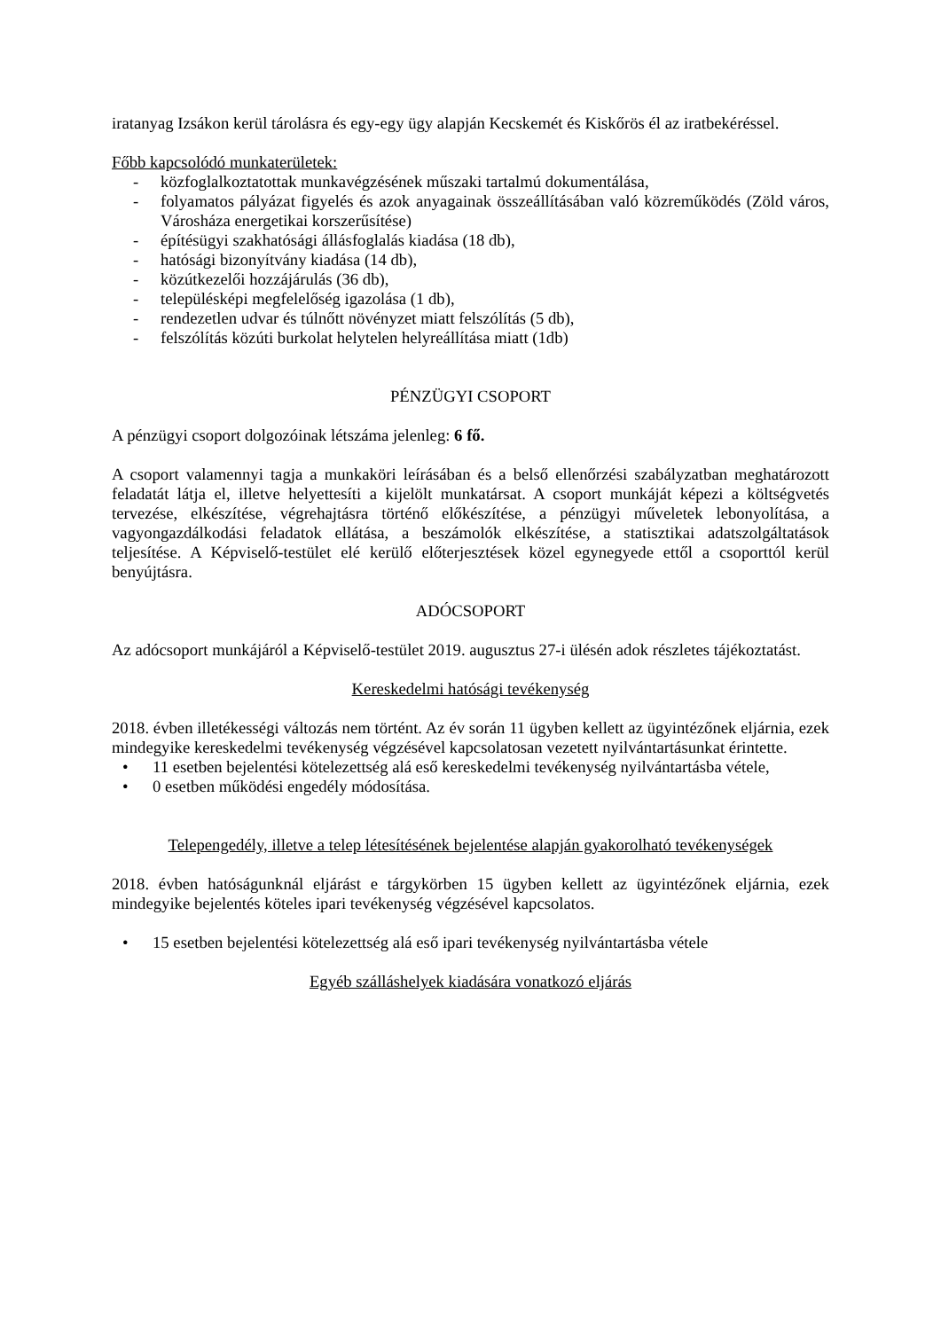iratanyag Izsákon kerül tárolásra és egy-egy ügy alapján Kecskemét és Kiskőrös él az iratbekéréssel.
Főbb kapcsolódó munkaterületek:
- közfoglalkoztatottak munkavégzésének műszaki tartalmú dokumentálása,
- folyamatos pályázat figyelés és azok anyagainak összeállításában való közreműködés (Zöld város, Városháza energetikai korszerűsítése)
- építésügyi szakhatósági állásfoglalás kiadása (18 db),
- hatósági bizonyítvány kiadása (14 db),
- közútkezelői hozzájárulás (36 db),
- településképi megfelelőség igazolása (1 db),
- rendezetlen udvar és túlnőtt növényzet miatt felszólítás (5 db),
- felszólítás közúti burkolat helytelen helyreállítása miatt (1db)
PÉNZÜGYI CSOPORT
A pénzügyi csoport dolgozóinak létszáma jelenleg: 6 fő.
A csoport valamennyi tagja a munkaköri leírásában és a belső ellenőrzési szabályzatban meghatározott feladatát látja el, illetve helyettesíti a kijelölt munkatársat. A csoport munkáját képezi a költségvetés tervezése, elkészítése, végrehajtásra történő előkészítése, a pénzügyi műveletek lebonyolítása, a vagyongazdálkodási feladatok ellátása, a beszámolók elkészítése, a statisztikai adatszolgáltatások teljesítése. A Képviselő-testület elé kerülő előterjesztések közel egynegyede ettől a csoporttól kerül benyújtásra.
ADÓCSOPORT
Az adócsoport munkájáról a Képviselő-testület 2019. augusztus 27-i ülésén adok részletes tájékoztatást.
Kereskedelmi hatósági tevékenység
2018. évben illetékességi változás nem történt. Az év során 11 ügyben kellett az ügyintézőnek eljárnia, ezek mindegyike kereskedelmi tevékenység végzésével kapcsolatosan vezetett nyilvántartásunkat érintette.
• 11 esetben bejelentési kötelezettség alá eső kereskedelmi tevékenység nyilvántartásba vétele,
• 0 esetben működési engedély módosítása.
Telepengedély, illetve a telep létesítésének bejelentése alapján gyakorolható tevékenységek
2018. évben hatóságunknál eljárást e tárgykörben 15 ügyben kellett az ügyintézőnek eljárnia, ezek mindegyike bejelentés köteles ipari tevékenység végzésével kapcsolatos.
• 15 esetben bejelentési kötelezettség alá eső ipari tevékenység nyilvántartásba vétele
Egyéb szálláshelyek kiadására vonatkozó eljárás